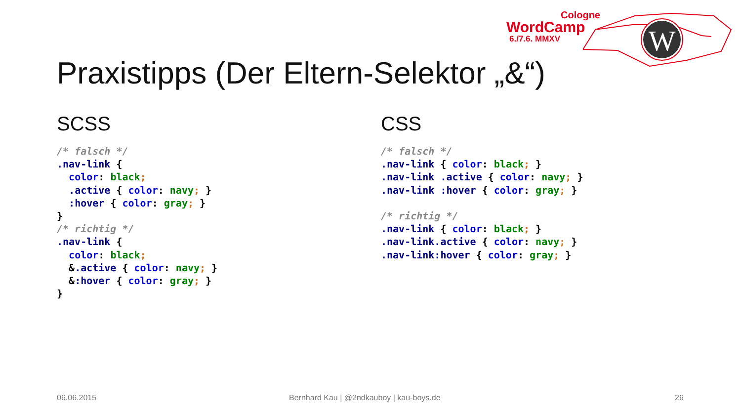Cologne
WordCamp
6./7.6. MMXV
W
Praxistipps (Der Eltern-Selektor „&“)
SCSS
/* falsch */
.nav-link {
  color: black;
  .active { color: navy; }
  :hover { color: gray; }
}
/* richtig */
.nav-link {
  color: black;
  &.active { color: navy; }
  &:hover { color: gray; }
}
CSS
/* falsch */
.nav-link { color: black; }
.nav-link .active { color: navy; }
.nav-link :hover { color: gray; }
 
/* richtig */
.nav-link { color: black; }
.nav-link.active { color: navy; }
.nav-link:hover { color: gray; }
06.06.2015
Bernhard Kau | @2ndkauboy | kau-boys.de
26